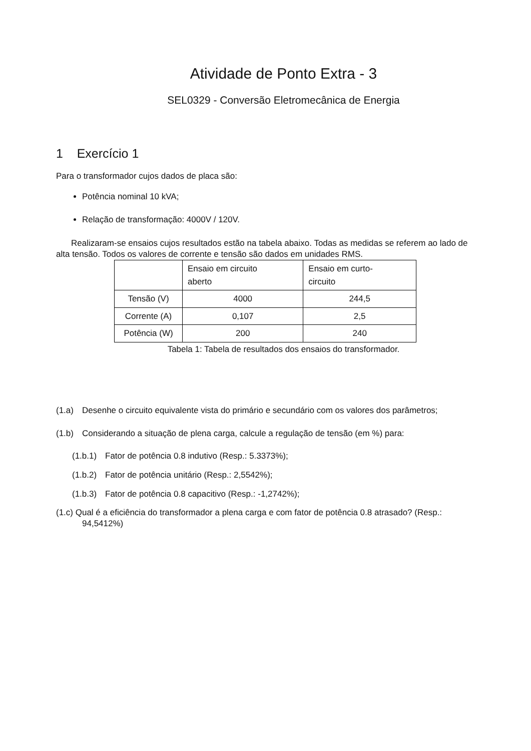Atividade de Ponto Extra - 3
SEL0329 - Conversão Eletromecânica de Energia
1 Exercício 1
Para o transformador cujos dados de placa são:
Potência nominal 10 kVA;
Relação de transformação: 4000V / 120V.
Realizaram-se ensaios cujos resultados estão na tabela abaixo. Todas as medidas se referem ao lado de alta tensão. Todos os valores de corrente e tensão são dados em unidades RMS.
| | Ensaio em circuito aberto | Ensaio em curto- circuito |
| Tensão (V) | 4000 | 244,5 |
| Corrente (A) | 0,107 | 2,5 |
| Potência (W) | 200 | 240 |
Tabela 1: Tabela de resultados dos ensaios do transformador.
(1.a) Desenhe o circuito equivalente vista do primário e secundário com os valores dos parâmetros;
(1.b) Considerando a situação de plena carga, calcule a regulação de tensão (em %) para:
(1.b.1) Fator de potência 0.8 indutivo (Resp.: 5.3373%);
(1.b.2) Fator de potência unitário (Resp.: 2,5542%);
(1.b.3) Fator de potência 0.8 capacitivo (Resp.: -1,2742%);
(1.c) Qual é a eficiência do transformador a plena carga e com fator de potência 0.8 atrasado? (Resp.: 94,5412%)